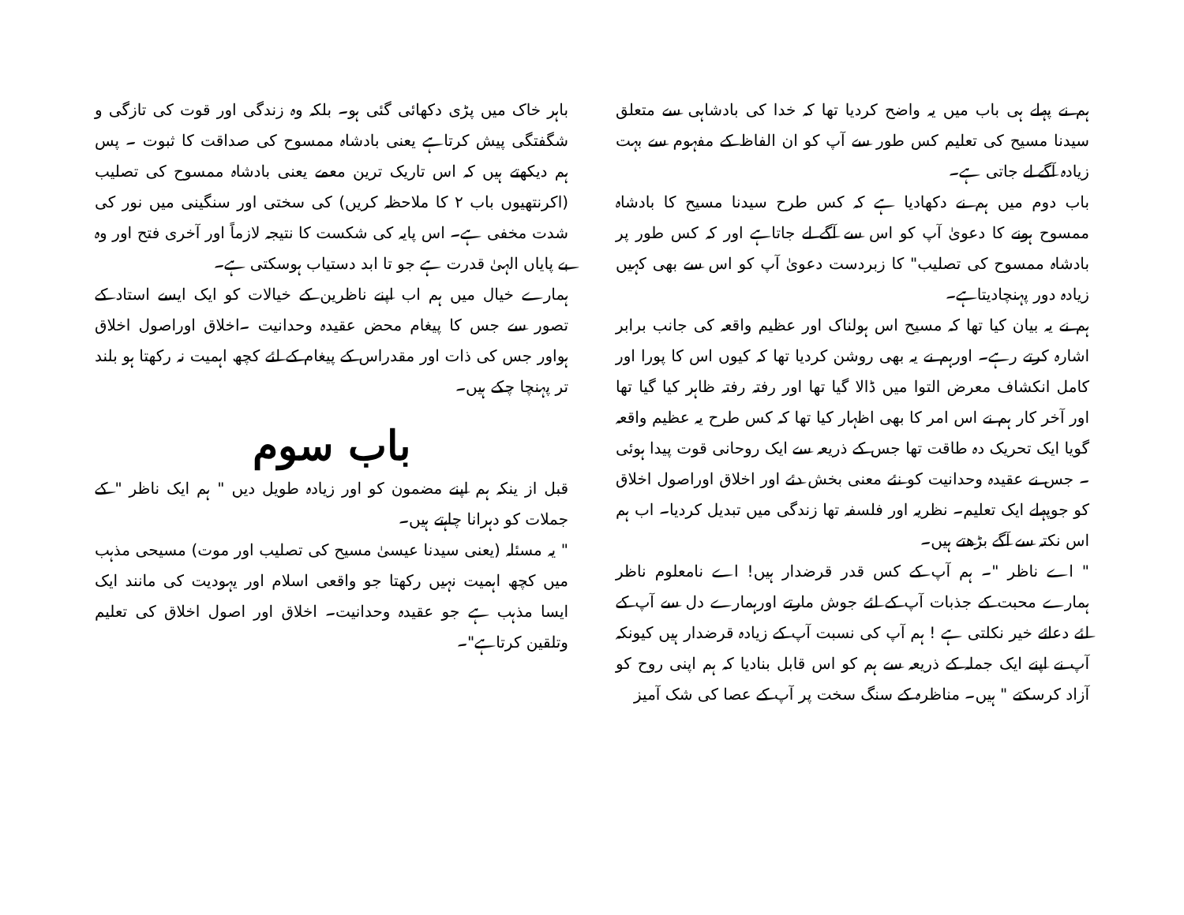باہر خاک میں پڑی دکھائی گئی ہو۔ بلکہ وہ زندگی اور قوت کی تازگی و شگفتگی پیش کرتاہے یعنی بادشاہ ممسوح کی صداقت کا ثبوت ۔ پس ہم دیکھتے ہیں کہ اس تاریک ترین معمے یعنی بادشاہ ممسوح کی تصلیب (اکرنتھیوں باب ۲ کا ملاحظہ کریں) کی سختی اور سنگینی میں نور کی شدت مخفی ہے۔ اس پایہ کی شکست کا نتیجہ لازماً اور آخری فتح اور وہ بے پایاں الہیٰ قدرت ہے جو تا ابد دستیاب ہوسکتی ہے۔
ہمارے خیال میں ہم اب اپنے ناظرین کے خیالات کو ایک ایسے استاد کے تصور سے جس کا پیغام محض عقیدہ وحدانیت ۔اخلاق اوراصول اخلاق ہواور جس کی ذات اور مقدراس کے پیغام کے لئے کچھ اہمیت نہ رکھتا ہو بلند تر پہنچا چکے ہیں۔
باب سوم
قبل از ینکہ ہم اپنے مضمون کو اور زیادہ طویل دیں " ہم ایک ناظر " کے جملات کو دہرانا چاہتے ہیں۔
" یہ مسئلہ (یعنی سیدنا عیسیٰ مسیح کی تصلیب اور موت) مسیحی مذہب میں کچھ اہمیت نہیں رکھتا جو واقعی اسلام اور یہودیت کی مانند ایک ایسا مذہب ہے جو عقیدہ وحدانیت۔ اخلاق اور اصول اخلاق کی تعلیم وتلقین کرتاہے"۔
ہم نے پہلے ہی باب میں یہ واضح کردیا تھا کہ خدا کی بادشاہی سے متعلق سیدنا مسیح کی تعلیم کس طور سے آپ کو ان الفاظ کے مفہوم سے بہت زیادہ آگے لے جاتی ہے۔
باب دوم میں ہم نے دکھادیا ہے کہ کس طرح سیدنا مسیح کا بادشاہ ممسوح ہونے کا دعویٰ آپ کو اس سے آگے لے جاتاہے اور کہ کس طور پر بادشاہ ممسوح کی تصلیب" کا زبردست دعویٰ آپ کو اس سے بھی کہیں زیادہ دور پہنچادیتاہے۔
ہم نے یہ بیان کیا تھا کہ مسیح اس ہولناک اور عظیم واقعہ کی جانب برابر اشارہ کرتے رہے۔ اورہم نے یہ بھی روشن کردیا تھا کہ کیوں اس کا پورا اور کامل انکشاف معرض التوا میں ڈالا گیا تھا اور رفتہ رفتہ ظاہر کیا گیا تھا اور آخر کار ہم نے اس امر کا بھی اظہار کیا تھا کہ کس طرح یہ عظیم واقعہ گویا ایک تحریک دہ طاقت تھا جس کے ذریعہ سے ایک روحانی قوت پیدا ہوئی ۔ جس نے عقیدہ وحدانیت کو نئے معنی بخش دئے اور اخلاق اوراصول اخلاق کو جوپہلے ایک تعلیم۔ نظریہ اور فلسفہ تھا زندگی میں تبدیل کردیا۔ اب ہم اس نکتہ سے آگے بڑھتے ہیں۔
" اے ناظر "۔ ہم آپ کے کس قدر قرضدار ہیں! اے نامعلوم ناظر ہمارے محبت کے جذبات آپ کے لئے جوش مارتے اورہمارے دل سے آپ کے لئے دعائے خیر نکلتی ہے ! ہم آپ کی نسبت آپ کے زیادہ قرضدار ہیں کیونکہ آپ نے اپنے ایک جملہ کے ذریعہ سے ہم کو اس قابل بنادیا کہ ہم اپنی روح کو آزاد کرسکتے " ہیں۔ مناظرہ کے سنگ سخت پر آپ کے عصا کی شک آمیز